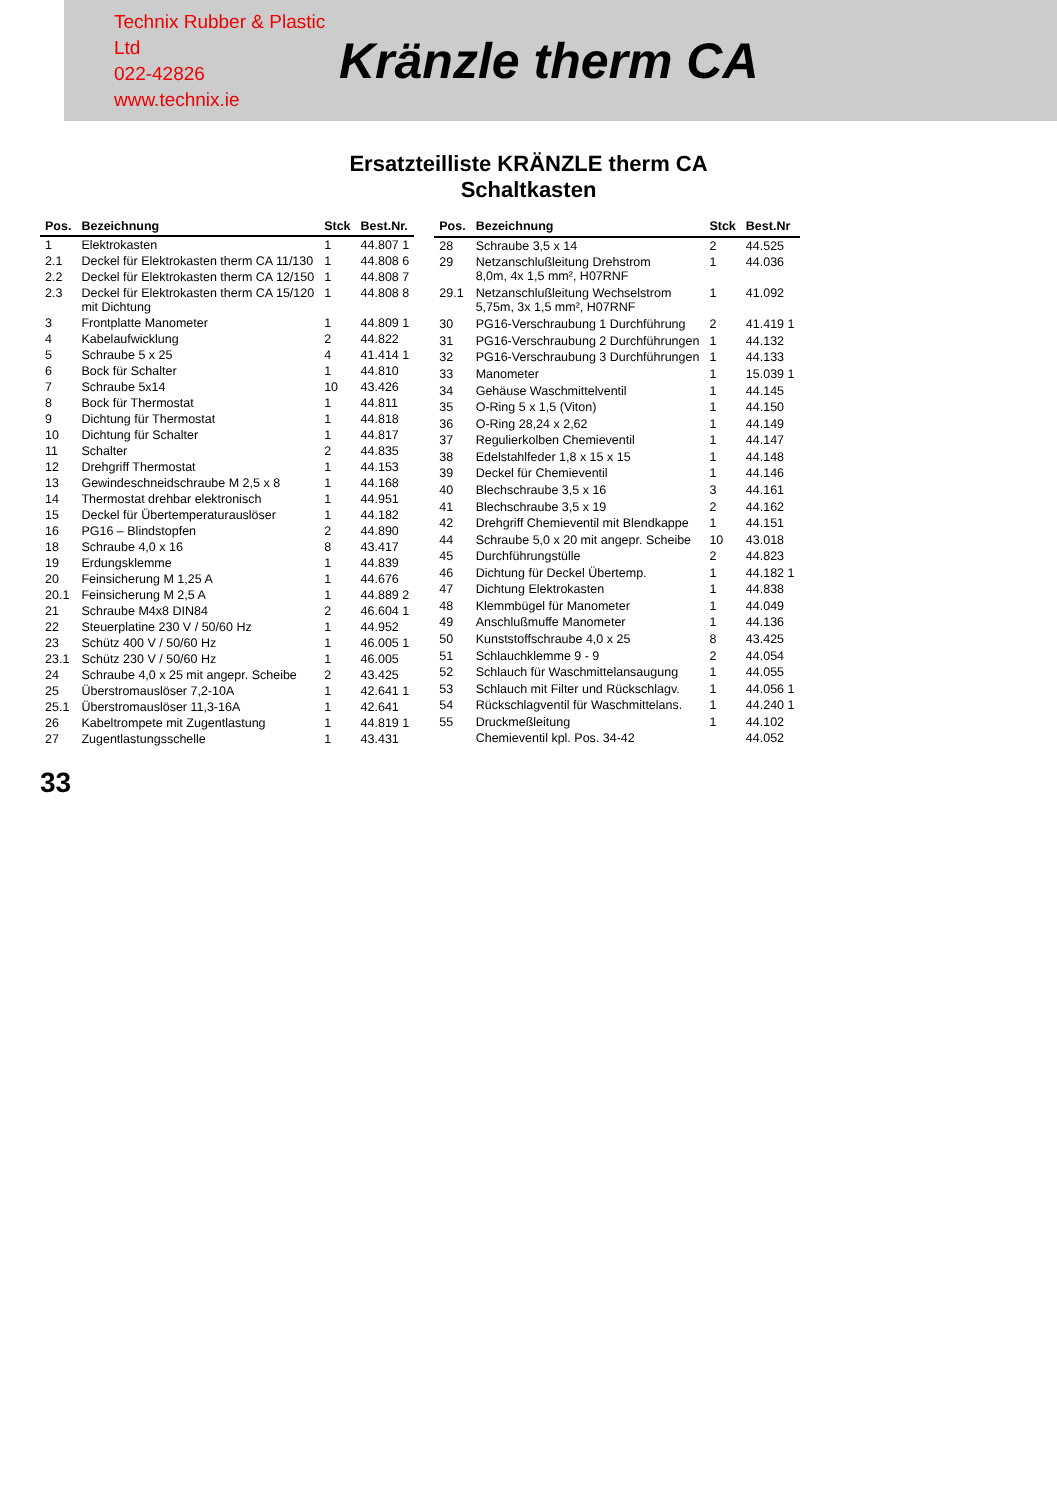Technix Rubber & Plastic Ltd
022-42826
www.technix.ie
Kränzle therm CA
Ersatzteilliste KRÄNZLE therm CA
Schaltkasten
| Pos. | Bezeichnung | Stck | Best.Nr. |
| --- | --- | --- | --- |
| 1 | Elektrokasten | 1 | 44.807 1 |
| 2.1 | Deckel für Elektrokasten therm CA 11/130 | 1 | 44.808 6 |
| 2.2 | Deckel für Elektrokasten therm CA 12/150 | 1 | 44.808 7 |
| 2.3 | Deckel für Elektrokasten therm CA 15/120 mit Dichtung | 1 | 44.808 8 |
| 3 | Frontplatte Manometer | 1 | 44.809 1 |
| 4 | Kabelaufwicklung | 2 | 44.822 |
| 5 | Schraube 5 x 25 | 4 | 41.414 1 |
| 6 | Bock für Schalter | 1 | 44.810 |
| 7 | Schraube 5x14 | 10 | 43.426 |
| 8 | Bock für Thermostat | 1 | 44.811 |
| 9 | Dichtung für Thermostat | 1 | 44.818 |
| 10 | Dichtung für Schalter | 1 | 44.817 |
| 11 | Schalter | 2 | 44.835 |
| 12 | Drehgriff Thermostat | 1 | 44.153 |
| 13 | Gewindeschneidschraube M 2,5 x 8 | 1 | 44.168 |
| 14 | Thermostat drehbar elektronisch | 1 | 44.951 |
| 15 | Deckel für Übertemperaturauslöser | 1 | 44.182 |
| 16 | PG16 – Blindstopfen | 2 | 44.890 |
| 18 | Schraube 4,0 x 16 | 8 | 43.417 |
| 19 | Erdungsklemme | 1 | 44.839 |
| 20 | Feinsicherung M 1,25 A | 1 | 44.676 |
| 20.1 | Feinsicherung M 2,5 A | 1 | 44.889 2 |
| 21 | Schraube M4x8 DIN84 | 2 | 46.604 1 |
| 22 | Steuerplatine 230 V / 50/60 Hz | 1 | 44.952 |
| 23 | Schütz 400 V / 50/60 Hz | 1 | 46.005 1 |
| 23.1 | Schütz 230 V / 50/60 Hz | 1 | 46.005 |
| 24 | Schraube 4,0 x 25 mit angepr. Scheibe | 2 | 43.425 |
| 25 | Überstromauslöser 7,2-10A | 1 | 42.641 1 |
| 25.1 | Überstromauslöser 11,3-16A | 1 | 42.641 |
| 26 | Kabeltrompete mit Zugentlastung | 1 | 44.819 1 |
| 27 | Zugentlastungsschelle | 1 | 43.431 |
| Pos. | Bezeichnung | Stck | Best.Nr |
| --- | --- | --- | --- |
| 28 | Schraube 3,5 x 14 | 2 | 44.525 |
| 29 | Netzanschlußleitung Drehstrom 8,0m, 4x 1,5 mm², H07RNF | 1 | 44.036 |
| 29.1 | Netzanschlußleitung Wechselstrom 5,75m, 3x 1,5 mm², H07RNF | 1 | 41.092 |
| 30 | PG16-Verschraubung 1 Durchführung | 2 | 41.419 1 |
| 31 | PG16-Verschraubung 2 Durchführungen | 1 | 44.132 |
| 32 | PG16-Verschraubung 3 Durchführungen | 1 | 44.133 |
| 33 | Manometer | 1 | 15.039 1 |
| 34 | Gehäuse Waschmittelventil | 1 | 44.145 |
| 35 | O-Ring 5 x 1,5 (Viton) | 1 | 44.150 |
| 36 | O-Ring 28,24 x 2,62 | 1 | 44.149 |
| 37 | Regulierkolben Chemieventil | 1 | 44.147 |
| 38 | Edelstahlfeder 1,8 x 15 x 15 | 1 | 44.148 |
| 39 | Deckel für Chemieventil | 1 | 44.146 |
| 40 | Blechschraube 3,5 x 16 | 3 | 44.161 |
| 41 | Blechschraube 3,5 x 19 | 2 | 44.162 |
| 42 | Drehgriff Chemieventil mit Blendkappe | 1 | 44.151 |
| 44 | Schraube 5,0 x 20 mit angepr. Scheibe | 10 | 43.018 |
| 45 | Durchführungstülle | 2 | 44.823 |
| 46 | Dichtung für Deckel Übertemp. | 1 | 44.182 1 |
| 47 | Dichtung Elektrokasten | 1 | 44.838 |
| 48 | Klemmbügel für Manometer | 1 | 44.049 |
| 49 | Anschlußmuffe Manometer | 1 | 44.136 |
| 50 | Kunststoffschraube 4,0 x 25 | 8 | 43.425 |
| 51 | Schlauchklemme 9 - 9 | 2 | 44.054 |
| 52 | Schlauch für Waschmittelansaugung | 1 | 44.055 |
| 53 | Schlauch mit Filter und Rückschlagv. | 1 | 44.056 1 |
| 54 | Rückschlagventil für Waschmittelans. | 1 | 44.240 1 |
| 55 | Druckmeßleitung | 1 | 44.102 |
| | Chemieventil kpl. Pos. 34-42 | | 44.052 |
33